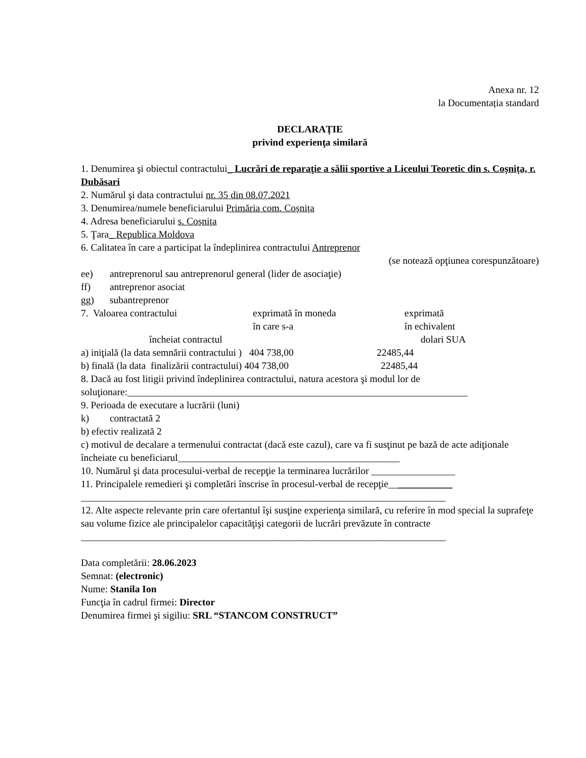Anexa nr. 12
la Documentația standard
DECLARAȚIE
privind experienţa similară
1. Denumirea şi obiectul contractului_ Lucrări de reparaţie a sălii sportive a Liceului Teoretic din s. Coșnița, r. Dubăsari
2. Numărul şi data contractului nr. 35 din 08.07.2021
3. Denumirea/numele beneficiarului Primăria com. Coșnița
4. Adresa beneficiarului s. Coșnița
5. Ţara_ Republica Moldova
6. Calitatea în care a participat la îndeplinirea contractului Antreprenor
(se notează opţiunea corespunzătoare)
ee) antreprenorul sau antreprenorul general (lider de asociaţie)
ff) antreprenor asociat
gg) subantreprenor
7. Valoarea contractului exprimată în moneda
în care s-a exprimată
în echivalent
încheiat contractul dolari SUA
a) iniţială (la data semnării contractului ) 404 738,00 22485,44
b) finală (la data finalizării contractului) 404 738,00 22485,44
8. Dacă au fost litigii privind îndeplinirea contractului, natura acestora şi modul lor de soluţionare:_____________________________________________________________________
9. Perioada de executare a lucrării (luni)
k) contractată 2
b) efectiv realizată 2
c) motivul de decalare a termenului contractat (dacă este cazul), care va fi susţinut pe bază de acte adiţionale încheiate cu beneficiarul_____________________________________________
10. Numărul şi data procesului-verbal de recepţie la terminarea lucrărilor _________________
11. Principalele remedieri şi completări înscrise în procesul-verbal de recepţie_____________
__________________________________________________________________________
12. Alte aspecte relevante prin care ofertantul îşi susţine experienţa similară, cu referire în mod special la suprafeţe sau volume fizice ale principalelor capacităţişi categorii de lucrări prevăzute în contracte
__________________________________________________________________________
Data completării: 28.06.2023
Semnat: (electronic)
Nume: Stanila Ion
Funcţia în cadrul firmei: Director
Denumirea firmei şi sigiliu: SRL “STANCOM CONSTRUCT”